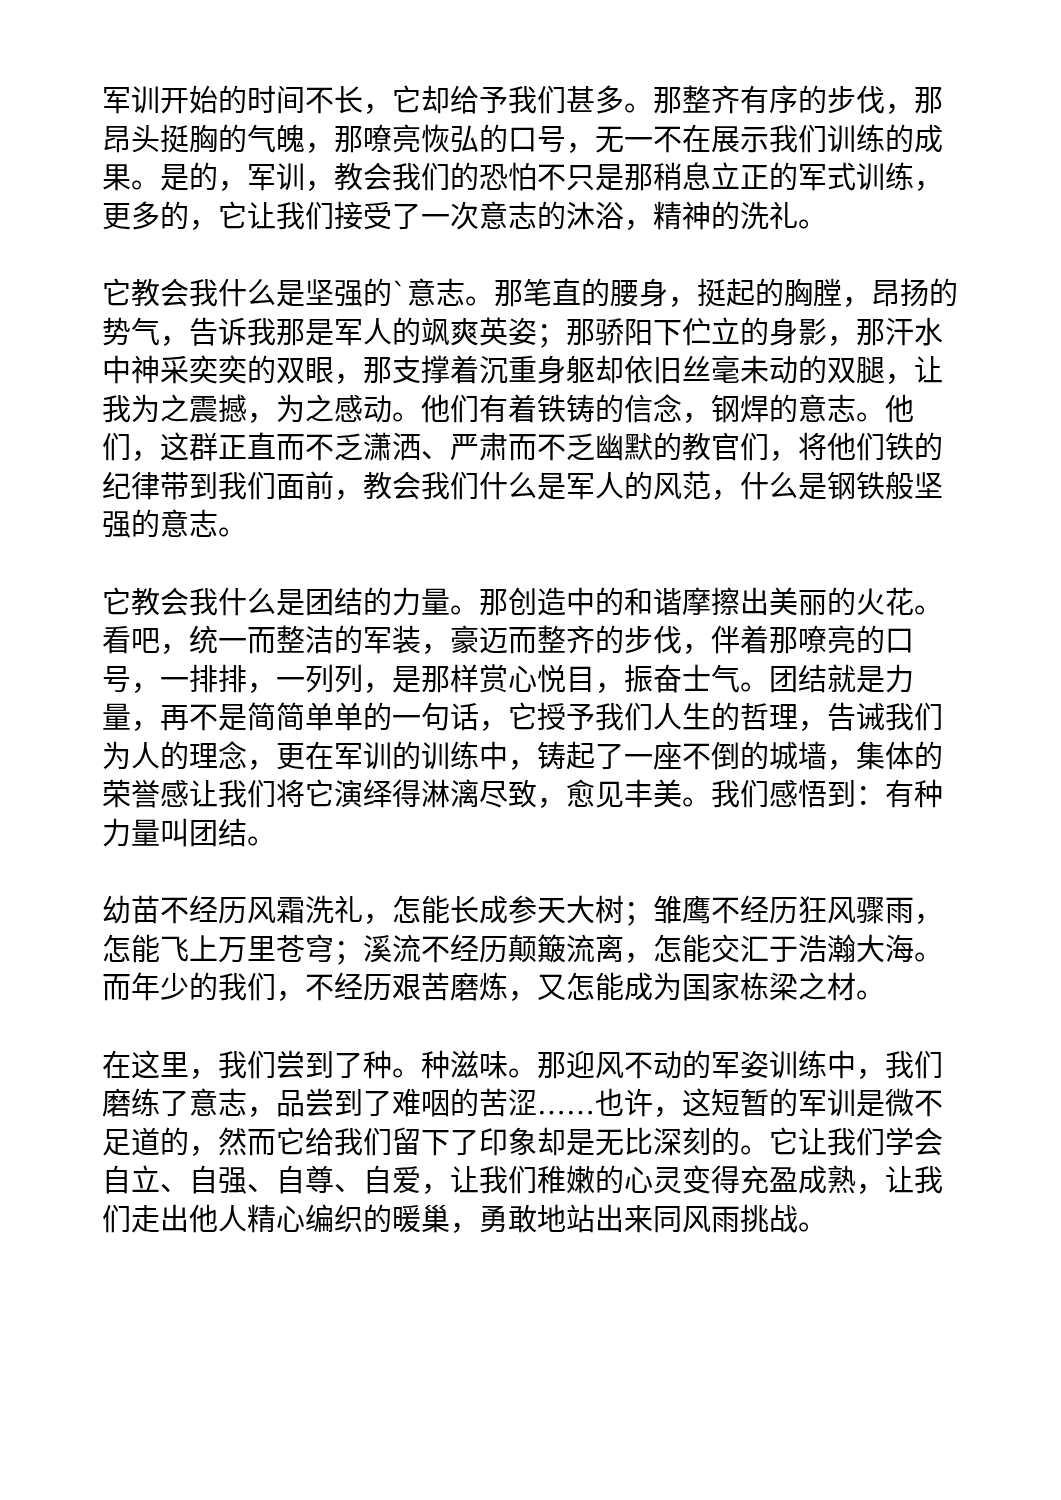军训开始的时间不长，它却给予我们甚多。那整齐有序的步伐，那昂头挺胸的气魄，那嘹亮恢弘的口号，无一不在展示我们训练的成果。是的，军训，教会我们的恐怕不只是那稍息立正的军式训练，更多的，它让我们接受了一次意志的沐浴，精神的洗礼。
它教会我什么是坚强的`意志。那笔直的腰身，挺起的胸膛，昂扬的势气，告诉我那是军人的飒爽英姿；那骄阳下伫立的身影，那汗水中神采奕奕的双眼，那支撑着沉重身躯却依旧丝毫未动的双腿，让我为之震撼，为之感动。他们有着铁铸的信念，钢焊的意志。他们，这群正直而不乏潇洒、严肃而不乏幽默的教官们，将他们铁的纪律带到我们面前，教会我们什么是军人的风范，什么是钢铁般坚强的意志。
它教会我什么是团结的力量。那创造中的和谐摩擦出美丽的火花。看吧，统一而整洁的军装，豪迈而整齐的步伐，伴着那嘹亮的口号，一排排，一列列，是那样赏心悦目，振奋士气。团结就是力量，再不是简简单单的一句话，它授予我们人生的哲理，告诫我们为人的理念，更在军训的训练中，铸起了一座不倒的城墙，集体的荣誉感让我们将它演绎得淋漓尽致，愈见丰美。我们感悟到：有种力量叫团结。
幼苗不经历风霜洗礼，怎能长成参天大树；雏鹰不经历狂风骤雨，怎能飞上万里苍穹；溪流不经历颠簸流离，怎能交汇于浩瀚大海。而年少的我们，不经历艰苦磨炼，又怎能成为国家栋梁之材。
在这里，我们尝到了种。种滋味。那迎风不动的军姿训练中，我们磨练了意志，品尝到了难咽的苦涩……也许，这短暂的军训是微不足道的，然而它给我们留下了印象却是无比深刻的。它让我们学会自立、自强、自尊、自爱，让我们稚嫩的心灵变得充盈成熟，让我们走出他人精心编织的暖巢，勇敢地站出来同风雨挑战。